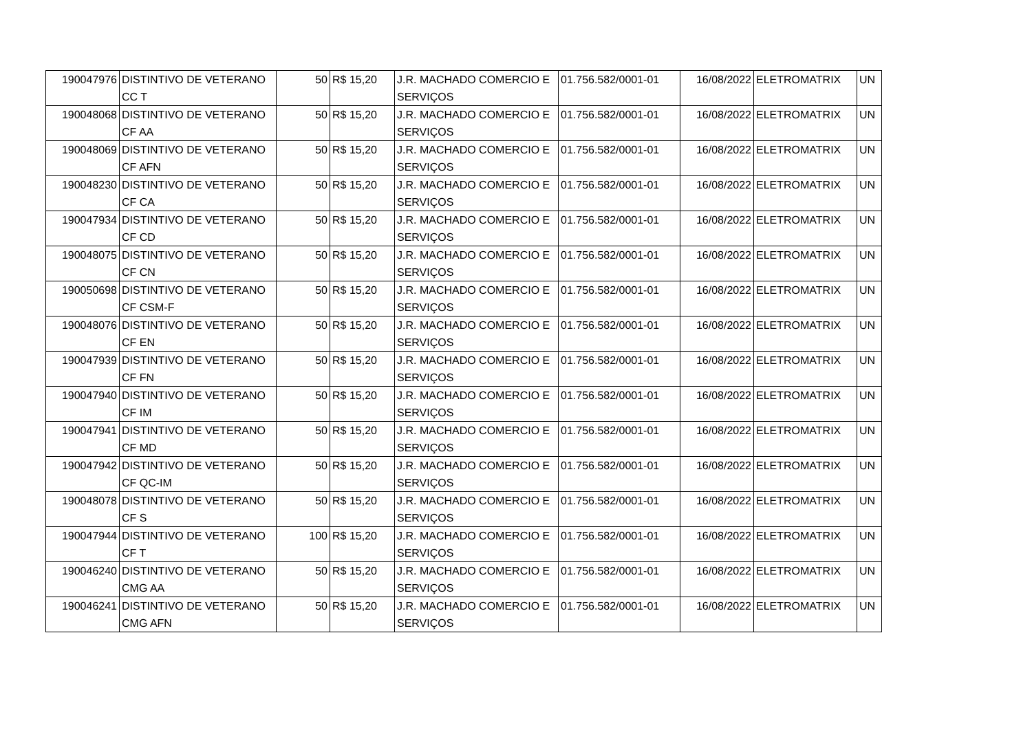| 190047976 | DISTINTIVO DE VETERANO CC T | 50 | R$ 15,20 | J.R. MACHADO COMERCIO E SERVIÇOS | 01.756.582/0001-01 | 16/08/2022 | ELETROMATRIX | UN |
| 190048068 | DISTINTIVO DE VETERANO CF AA | 50 | R$ 15,20 | J.R. MACHADO COMERCIO E SERVIÇOS | 01.756.582/0001-01 | 16/08/2022 | ELETROMATRIX | UN |
| 190048069 | DISTINTIVO DE VETERANO CF AFN | 50 | R$ 15,20 | J.R. MACHADO COMERCIO E SERVIÇOS | 01.756.582/0001-01 | 16/08/2022 | ELETROMATRIX | UN |
| 190048230 | DISTINTIVO DE VETERANO CF CA | 50 | R$ 15,20 | J.R. MACHADO COMERCIO E SERVIÇOS | 01.756.582/0001-01 | 16/08/2022 | ELETROMATRIX | UN |
| 190047934 | DISTINTIVO DE VETERANO CF CD | 50 | R$ 15,20 | J.R. MACHADO COMERCIO E SERVIÇOS | 01.756.582/0001-01 | 16/08/2022 | ELETROMATRIX | UN |
| 190048075 | DISTINTIVO DE VETERANO CF CN | 50 | R$ 15,20 | J.R. MACHADO COMERCIO E SERVIÇOS | 01.756.582/0001-01 | 16/08/2022 | ELETROMATRIX | UN |
| 190050698 | DISTINTIVO DE VETERANO CF CSM-F | 50 | R$ 15,20 | J.R. MACHADO COMERCIO E SERVIÇOS | 01.756.582/0001-01 | 16/08/2022 | ELETROMATRIX | UN |
| 190048076 | DISTINTIVO DE VETERANO CF EN | 50 | R$ 15,20 | J.R. MACHADO COMERCIO E SERVIÇOS | 01.756.582/0001-01 | 16/08/2022 | ELETROMATRIX | UN |
| 190047939 | DISTINTIVO DE VETERANO CF FN | 50 | R$ 15,20 | J.R. MACHADO COMERCIO E SERVIÇOS | 01.756.582/0001-01 | 16/08/2022 | ELETROMATRIX | UN |
| 190047940 | DISTINTIVO DE VETERANO CF IM | 50 | R$ 15,20 | J.R. MACHADO COMERCIO E SERVIÇOS | 01.756.582/0001-01 | 16/08/2022 | ELETROMATRIX | UN |
| 190047941 | DISTINTIVO DE VETERANO CF MD | 50 | R$ 15,20 | J.R. MACHADO COMERCIO E SERVIÇOS | 01.756.582/0001-01 | 16/08/2022 | ELETROMATRIX | UN |
| 190047942 | DISTINTIVO DE VETERANO CF QC-IM | 50 | R$ 15,20 | J.R. MACHADO COMERCIO E SERVIÇOS | 01.756.582/0001-01 | 16/08/2022 | ELETROMATRIX | UN |
| 190048078 | DISTINTIVO DE VETERANO CF S | 50 | R$ 15,20 | J.R. MACHADO COMERCIO E SERVIÇOS | 01.756.582/0001-01 | 16/08/2022 | ELETROMATRIX | UN |
| 190047944 | DISTINTIVO DE VETERANO CF T | 100 | R$ 15,20 | J.R. MACHADO COMERCIO E SERVIÇOS | 01.756.582/0001-01 | 16/08/2022 | ELETROMATRIX | UN |
| 190046240 | DISTINTIVO DE VETERANO CMG AA | 50 | R$ 15,20 | J.R. MACHADO COMERCIO E SERVIÇOS | 01.756.582/0001-01 | 16/08/2022 | ELETROMATRIX | UN |
| 190046241 | DISTINTIVO DE VETERANO CMG AFN | 50 | R$ 15,20 | J.R. MACHADO COMERCIO E SERVIÇOS | 01.756.582/0001-01 | 16/08/2022 | ELETROMATRIX | UN |